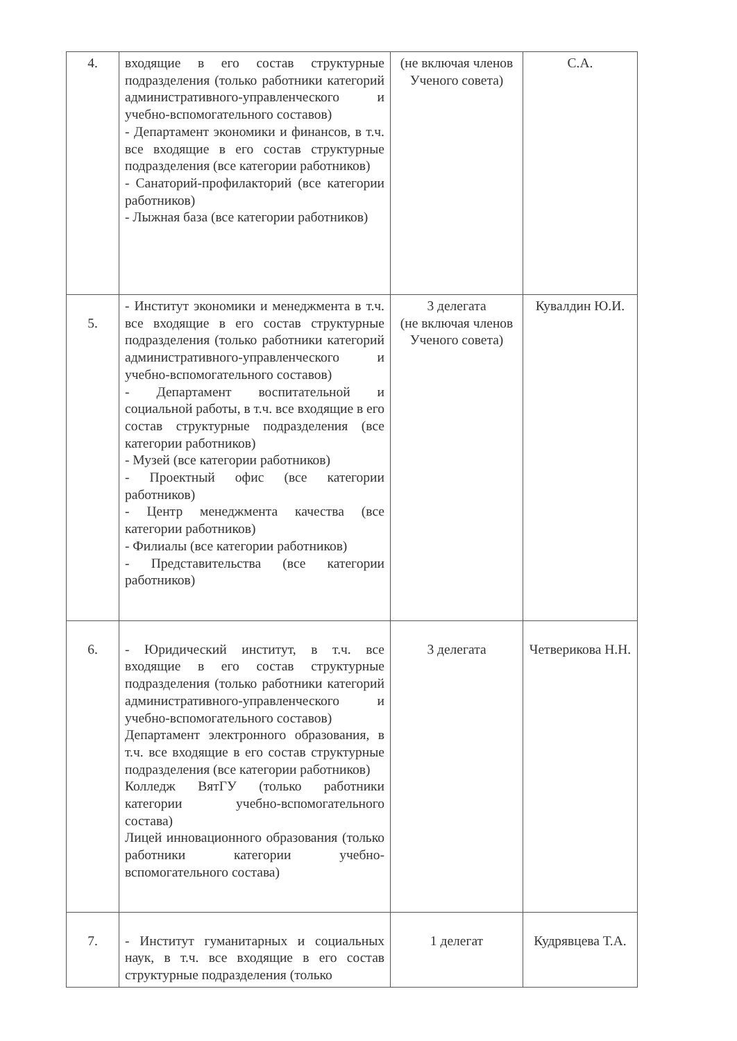| 4. | входящие в его состав структурные подразделения (только работники категорий административного-управленческого и учебно-вспомогательного составов) - Департамент экономики и финансов, в т.ч. все входящие в его состав структурные подразделения (все категории работников) - Санаторий-профилакторий (все категории работников) - Лыжная база (все категории работников) | (не включая членов Ученого совета) | С.А. |
| 5. | - Институт экономики и менеджмента в т.ч. все входящие в его состав структурные подразделения (только работники категорий административного-управленческого и учебно-вспомогательного составов) - Департамент воспитательной и социальной работы, в т.ч. все входящие в его состав структурные подразделения (все категории работников) - Музей (все категории работников) - Проектный офис (все категории работников) - Центр менеджмента качества (все категории работников) - Филиалы (все категории работников) - Представительства (все категории работников) | 3 делегата (не включая членов Ученого совета) | Кувалдин Ю.И. |
| 6. | - Юридический институт, в т.ч. все входящие в его состав структурные подразделения (только работники категорий административного-управленческого и учебно-вспомогательного составов) Департамент электронного образования, в т.ч. все входящие в его состав структурные подразделения (все категории работников) Колледж ВятГУ (только работники категории учебно-вспомогательного состава) Лицей инновационного образования (только работники категории учебно-вспомогательного состава) | 3 делегата | Четверикова Н.Н. |
| 7. | - Институт гуманитарных и социальных наук, в т.ч. все входящие в его состав структурные подразделения (только | 1 делегат | Кудрявцева Т.А. |